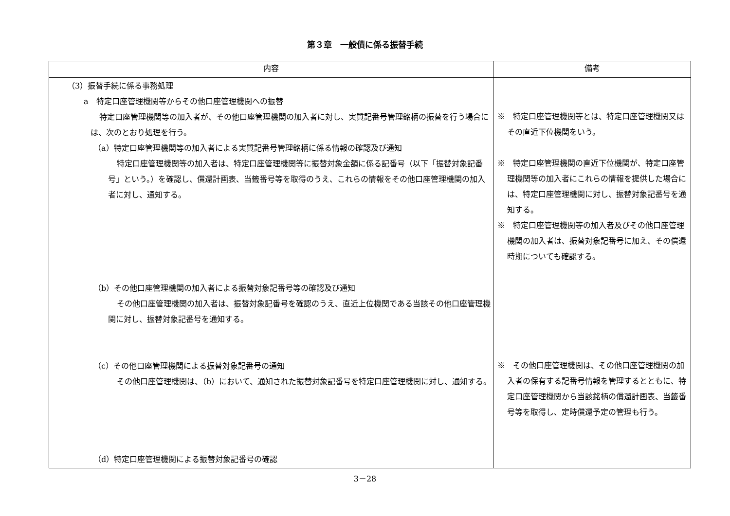第３章　一般債に係る振替手続
| 内容 | 備考 |
| --- | --- |
| （3）振替手続に係る事務処理 a 特定口座管理機関等からその他口座管理機関への振替 特定口座管理機関等の加入者が、その他口座管理機関の加入者に対し、実質記番号管理銘柄の振替を行う場合には、次のとおり処理を行う。 （a）特定口座管理機関等の加入者による実質記番号管理銘柄に係る情報の確認及び通知 特定口座管理機関等の加入者は、特定口座管理機関等に振替対象金額に係る記番号（以下「振替対象記番号」という。）を確認し、償還計画表、当籤番号等を取得のうえ、これらの情報をその他口座管理機関の加入者に対し、通知する。 （b）その他口座管理機関の加入者による振替対象記番号等の確認及び通知 その他口座管理機関の加入者は、振替対象記番号を確認のうえ、直近上位機関である当該その他口座管理機関に対し、振替対象記番号を通知する。 （c）その他口座管理機関による振替対象記番号の通知 その他口座管理機関は、（b）において、通知された振替対象記番号を特定口座管理機関に対し、通知する。 （d）特定口座管理機関による振替対象記番号の確認 | ※ 特定口座管理機関等とは、特定口座管理機関又はその直近下位機関をいう。 ※ 特定口座管理機関の直近下位機関が、特定口座管理機関等の加入者にこれらの情報を提供した場合には、特定口座管理機関に対し、振替対象記番号を通知する。 ※ 特定口座管理機関等の加入者及びその他口座管理機関の加入者は、振替対象記番号に加え、その償還時期についても確認する。 ※ その他口座管理機関は、その他口座管理機関の加入者の保有する記番号情報を管理するとともに、特定口座管理機関から当該銘柄の償還計画表、当籤番号等を取得し、定時償還予定の管理も行う。 |
3－28